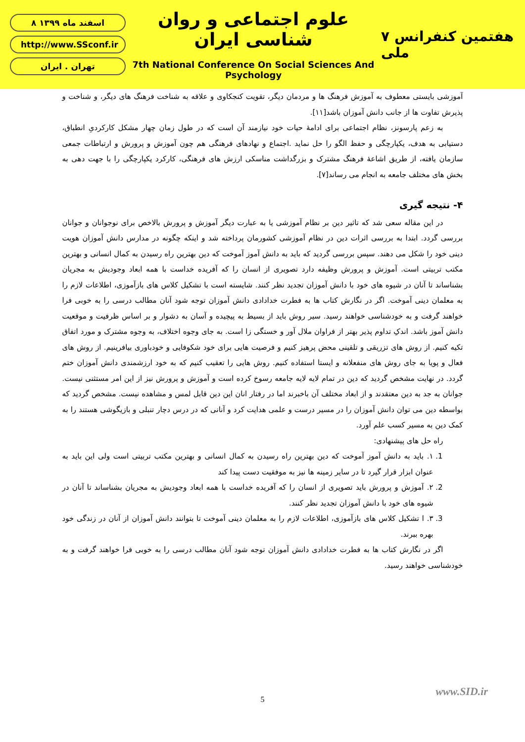۸ اسفند ماه ۱۳۹۹
http://www.SSconf.ir
تهران . ایران
علوم اجتماعی و روان شناسی ایران
7th National Conference On Social Sciences And Psychology
۷ هفتمین کنفرانس ملی
آموزشی بایستی معطوف به آموزش فرهنگ ها و مردمان دیگر، تقویت کنجکاوی و علاقه به شناخت فرهنگ های دیگر، و شناخت و پذیرش تفاوت ها از جانب دانش آموزان باشد[۱۱].
به زعم پارسونز، نظام اجتماعی برای ادامهٔ حیات خود نیازمند آن است که در طول زمان چهار مشکل کارکردیِ انطباق، دستیابی به هدف، یکپارچگی و حفظ الگو را حل نماید .اجتماع و نهادهای فرهنگی هم چون آموزش و پرورش و ارتباطات جمعی سازمان یافته، از طریق اشاعهٔ فرهنگ مشترک و بزرگداشت مناسکی ارزش های فرهنگی، کارکرد یکپارچگی را با جهت دهی به بخش های مختلف جامعه به انجام می رساند[۷].
۴- نتیجه گیری
در این مقاله سعی شد که تاثیر دین بر نظام آموزشی یا به عبارت دیگر آموزش و پرورش بالاخص برای نوجوانان و جوانان بررسی گردد. ابتدا به بررسی اثرات دین در نظام آموزشی کشورمان پرداخته شد و اینکه چگونه در مدارس دانش آموزان هویت دینی خود را شکل می دهند. سپس بررسی گردید که باید به دانش آموز آموخت که دین بهترین راه رسیدن به کمال انسانی و بهترین مکتب تربیتی است. آموزش و پرورش وظیفه دارد تصویری از انسان را که آفریده خداست با همه ابعاد وجودیش به مجریان بشناساند تا آنان در شیوه های خود با دانش آموزان تجدید نظر کنند. شایسته است با تشکیل کلاس های بازآموزی، اطلاعات لازم را به معلمان دینی آموخت. اگر در نگارش کتاب ها به فطرت خدادادی دانش آموزان توجه شود آنان مطالب درسی را به خوبی فرا خواهند گرفت و به خودشناسی خواهند رسید. سیر روش باید از بسیط به پیچیده و آسان به دشوار و بر اساس ظرفیت و موقعیت دانش آموز باشد. اندکِ تداوم پذیر بهتر از فراوان ملال آور و خستگی زا است. به جای وجوه اختلاف، به وجوه مشترک و مورد اتفاق تکیه کنیم. از روش های تزریقی و تلقینی محض پرهیز کنیم و فرصیت هایی برای خود شکوفایی و خودباوری بیافرینیم. از روش های فعال و پویا به جای روش های منفعلانه و ایستا استفاده کنیم. روش هایی را تعقیب کنیم که به خود ارزشمندی دانش آموزان ختم گردد. در نهایت مشخص گردید که دین در تمام لایه لایه جامعه رسوخ کرده است و آموزش و پرورش نیز از این امر مستثنی نیست. جوانان به جد به دین معتقدند و از ابعاد مختلف آن باخبرند اما در رفتار انان این دین قابل لمس و مشاهده نیست. مشخص گردید که بواسطه دین می توان دانش آموزان را در مسیر درست و علمی هدایت کرد و آنانی که در درس دچار تنبلی و بازیگوشی هستند را به کمک دین به مسیر کسب علم آورد.
راه حل های پیشنهادی:
1. ۱. باید به دانش آموز آموخت که دین بهترین راه رسیدن به کمال انسانی و بهترین مکتب تربیتی است ولی این باید به عنوان ابزار قرار گیرد تا در سایر زمینه ها نیز به موفقیت دست پیدا کند
2. ۲. آموزش و پرورش باید تصویری از انسان را که آفریده خداست با همه ابعاد وجودیش به مجریان بشناساند تا آنان در شیوه های خود با دانش آموزان تجدید نظر کنند.
3. ۳. ا تشکیل کلاس های بازآموزی، اطلاعات لازم را به معلمان دینی آموخت تا بتوانند دانش آموزان از آنان در زندگی خود بهره ببرند.
اگر در نگارش کتاب ها به فطرت خدادادی دانش آموزان توجه شود آنان مطالب درسی را به خوبی فرا خواهند گرفت و به خودشناسی خواهند رسید.
www.SID.ir
5